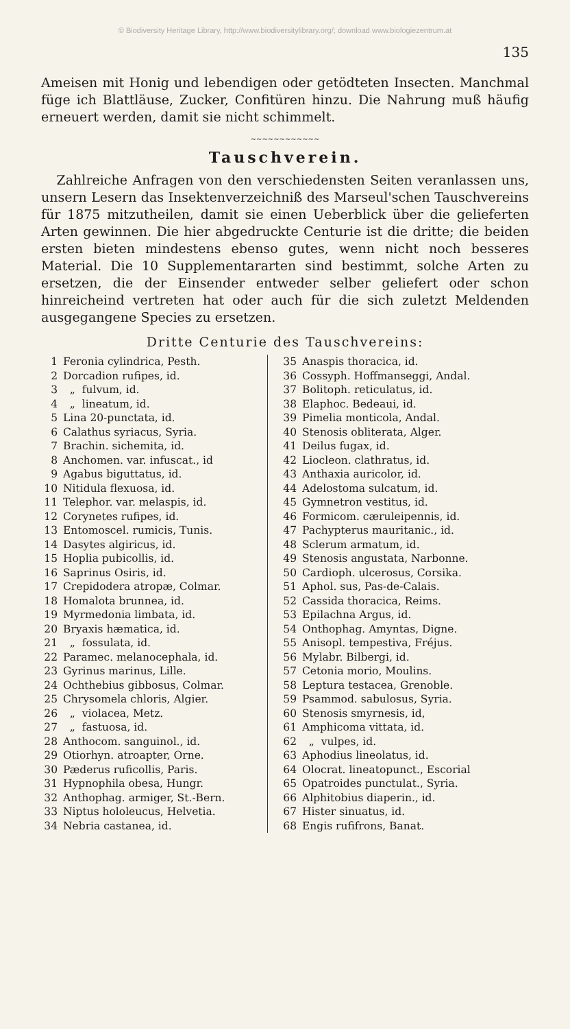© Biodiversity Heritage Library, http://www.biodiversitylibrary.org/; download www.biologiezentrum.at
135
Ameisen mit Honig und lebendigen oder getödteten Insecten. Manchmal füge ich Blattläuse, Zucker, Confitüren hinzu. Die Nahrung muß häufig erneuert werden, damit sie nicht schimmelt.
~~~~~~~~~~~~
Tauschverein.
Zahlreiche Anfragen von den verschiedensten Seiten veranlassen uns, unsern Lesern das Insektenverzeichniß des Marseul'schen Tauschvereins für 1875 mitzutheilen, damit sie einen Ueberblick über die gelieferten Arten gewinnen. Die hier abgedruckte Centurie ist die dritte; die beiden ersten bieten mindestens ebenso gutes, wenn nicht noch besseres Material. Die 10 Supplementararten sind bestimmt, solche Arten zu ersetzen, die der Einsender entweder selber geliefert oder schon hinreicheind vertreten hat oder auch für die sich zuletzt Meldenden ausgegangene Species zu ersetzen.
Dritte Centurie des Tauschvereins:
| 1 | Feronia cylindrica, Pesth. |
| 2 | Dorcadion rufipes, id. |
| 3 | „ fulvum, id. |
| 4 | „ lineatum, id. |
| 5 | Lina 20-punctata, id. |
| 6 | Calathus syriacus, Syria. |
| 7 | Brachin. sichemita, id. |
| 8 | Anchomen. var. infuscat., id |
| 9 | Agabus biguttatus, id. |
| 10 | Nitidula flexuosa, id. |
| 11 | Telephor. var. melaspis, id. |
| 12 | Corynetes rufipes, id. |
| 13 | Entomoscel. rumicis, Tunis. |
| 14 | Dasytes algiricus, id. |
| 15 | Hoplia pubicollis, id. |
| 16 | Saprinus Osiris, id. |
| 17 | Crepidodera atropæ, Colmar. |
| 18 | Homalota brunnea, id. |
| 19 | Myrmedonia limbata, id. |
| 20 | Bryaxis hæmatica, id. |
| 21 | „ fossulata, id. |
| 22 | Paramec. melanocephala, id. |
| 23 | Gyrinus marinus, Lille. |
| 24 | Ochthebius gibbosus, Colmar. |
| 25 | Chrysomela chloris, Algier. |
| 26 | „ violacea, Metz. |
| 27 | „ fastuosa, id. |
| 28 | Anthocom. sanguinol., id. |
| 29 | Otiorhyn. atroapter, Orne. |
| 30 | Pæderus ruficollis, Paris. |
| 31 | Hypnophila obesa, Hungr. |
| 32 | Anthophag. armiger, St.-Bern. |
| 33 | Niptus hololeucus, Helvetia. |
| 34 | Nebria castanea, id. |
| 35 | Anaspis thoracica, id. |
| 36 | Cossyph. Hoffmanseggi, Andal. |
| 37 | Bolitoph. reticulatus, id. |
| 38 | Elaphoc. Bedeaui, id. |
| 39 | Pimelia monticola, Andal. |
| 40 | Stenosis obliterata, Alger. |
| 41 | Deilus fugax, id. |
| 42 | Liocleon. clathratus, id. |
| 43 | Anthaxia auricolor, id. |
| 44 | Adelostoma sulcatum, id. |
| 45 | Gymnetron vestitus, id. |
| 46 | Formicom. cæruleipennis, id. |
| 47 | Pachypterus mauritanic., id. |
| 48 | Sclerum armatum, id. |
| 49 | Stenosis angustata, Narbonne. |
| 50 | Cardioph. ulcerosus, Corsika. |
| 51 | Aphol. sus, Pas-de-Calais. |
| 52 | Cassida thoracica, Reims. |
| 53 | Epilachna Argus, id. |
| 54 | Onthophag. Amyntas, Digne. |
| 55 | Anisopl. tempestiva, Fréjus. |
| 56 | Mylabr. Bilbergi, id. |
| 57 | Cetonia morio, Moulins. |
| 58 | Leptura testacea, Grenoble. |
| 59 | Psammod. sabulosus, Syria. |
| 60 | Stenosis smyrnesis, id, |
| 61 | Amphicoma vittata, id. |
| 62 | „ vulpes, id. |
| 63 | Aphodius lineolatus, id. |
| 64 | Olocrat. lineatopunct., Escorial |
| 65 | Opatroides punctulat., Syria. |
| 66 | Alphitobius diaperin., id. |
| 67 | Hister sinuatus, id. |
| 68 | Engis rufifrons, Banat. |